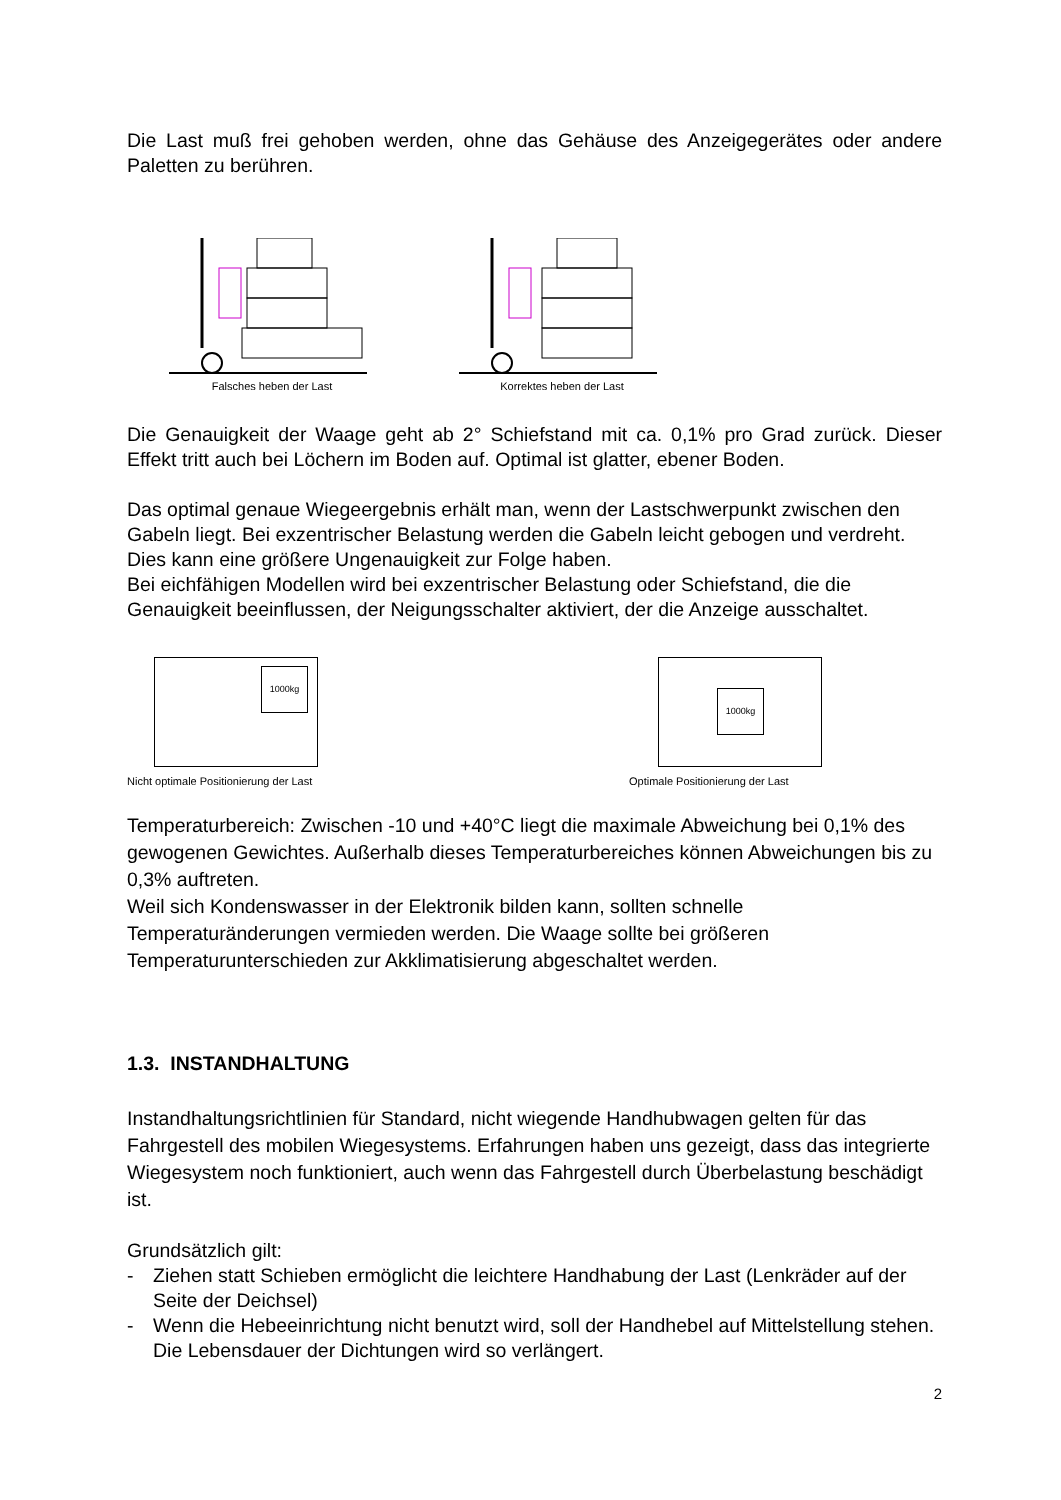Die Last muß frei gehoben werden, ohne das Gehäuse des Anzeigegerätes oder andere Paletten zu berühren.
Falsches heben der Last Korrektes heben der Last
Die Genauigkeit der Waage geht ab 2° Schiefstand mit ca. 0,1% pro Grad zurück. Dieser Effekt tritt auch bei Löchern im Boden auf. Optimal ist glatter, ebener Boden.
Das optimal genaue Wiegeergebnis erhält man, wenn der Lastschwerpunkt zwischen den Gabeln liegt. Bei exzentrischer Belastung werden die Gabeln leicht gebogen und verdreht. Dies kann eine größere Ungenauigkeit zur Folge haben.
Bei eichfähigen Modellen wird bei exzentrischer Belastung oder Schiefstand, die die Genauigkeit beeinflussen, der Neigungsschalter aktiviert, der die Anzeige ausschaltet.
1000kg
Nicht optimale Positionierung der Last
1000kg
Optimale Positionierung der Last
Temperaturbereich: Zwischen -10 und +40°C liegt die maximale Abweichung bei 0,1% des gewogenen Gewichtes. Außerhalb dieses Temperaturbereiches können Abweichungen bis zu 0,3% auftreten.
Weil sich Kondenswasser in der Elektronik bilden kann, sollten schnelle Temperaturänderungen vermieden werden. Die Waage sollte bei größeren Temperaturunterschieden zur Akklimatisierung abgeschaltet werden.
1.3. INSTANDHALTUNG
Instandhaltungsrichtlinien für Standard, nicht wiegende Handhubwagen gelten für das Fahrgestell des mobilen Wiegesystems. Erfahrungen haben uns gezeigt, dass das integrierte Wiegesystem noch funktioniert, auch wenn das Fahrgestell durch Überbelastung beschädigt ist.
Grundsätzlich gilt:
- Ziehen statt Schieben ermöglicht die leichtere Handhabung der Last (Lenkräder auf der Seite der Deichsel)
- Wenn die Hebeeinrichtung nicht benutzt wird, soll der Handhebel auf Mittelstellung stehen. Die Lebensdauer der Dichtungen wird so verlängert.
2